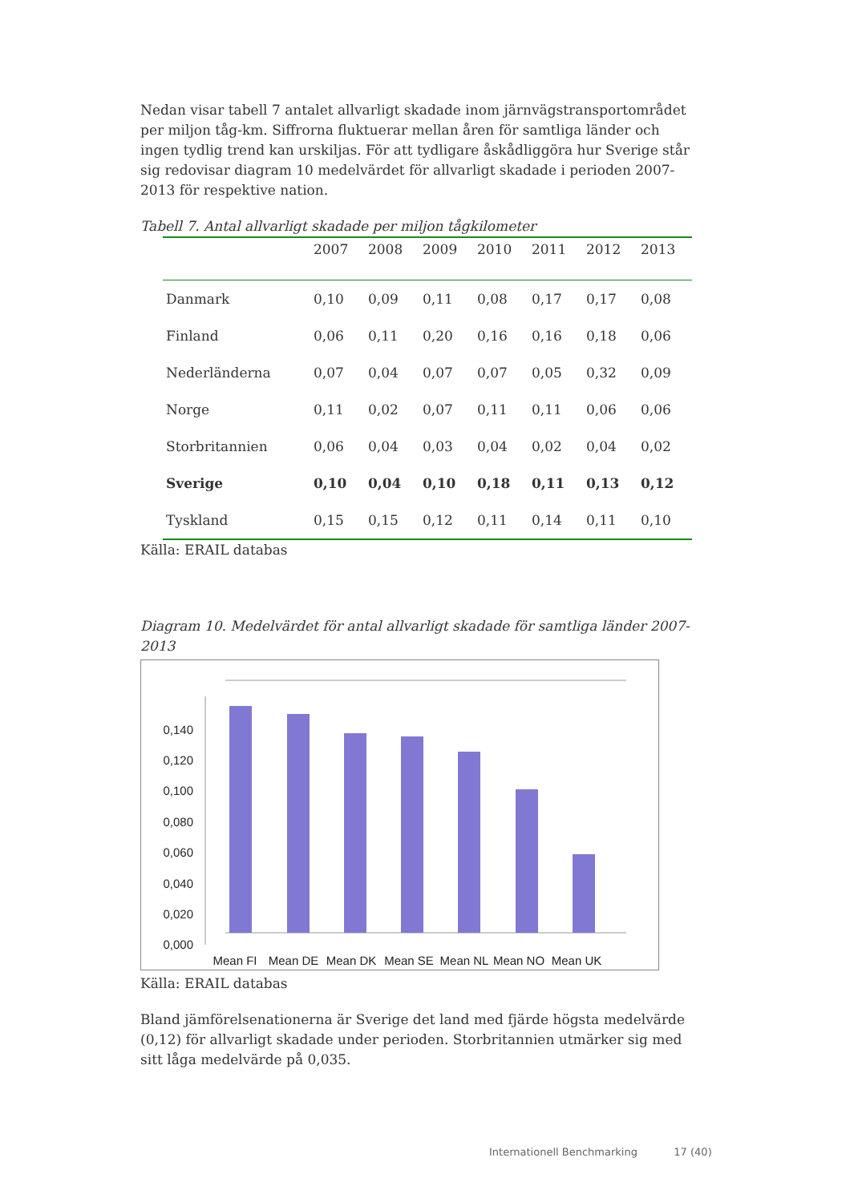Nedan visar tabell 7 antalet allvarligt skadade inom järnvägstransportområdet per miljon tåg-km. Siffrorna fluktuerar mellan åren för samtliga länder och ingen tydlig trend kan urskiljas. För att tydligare åskådliggöra hur Sverige står sig redovisar diagram 10 medelvärdet för allvarligt skadade i perioden 2007-2013 för respektive nation.
Tabell 7. Antal allvarligt skadade per miljon tågkilometer
| | 2007 | 2008 | 2009 | 2010 | 2011 | 2012 | 2013 |
| --- | --- | --- | --- | --- | --- | --- | --- |
| Danmark | 0,10 | 0,09 | 0,11 | 0,08 | 0,17 | 0,17 | 0,08 |
| Finland | 0,06 | 0,11 | 0,20 | 0,16 | 0,16 | 0,18 | 0,06 |
| Nederländerna | 0,07 | 0,04 | 0,07 | 0,07 | 0,05 | 0,32 | 0,09 |
| Norge | 0,11 | 0,02 | 0,07 | 0,11 | 0,11 | 0,06 | 0,06 |
| Storbritannien | 0,06 | 0,04 | 0,03 | 0,04 | 0,02 | 0,04 | 0,02 |
| Sverige | 0,10 | 0,04 | 0,10 | 0,18 | 0,11 | 0,13 | 0,12 |
| Tyskland | 0,15 | 0,15 | 0,12 | 0,11 | 0,14 | 0,11 | 0,10 |
Källa: ERAIL databas
Diagram 10. Medelvärdet för antal allvarligt skadade för samtliga länder 2007-2013
0,000
0,020
0,040
0,060
0,080
0,100
0,120
0,140
Mean FI
Mean DE
Mean DK
Mean SE
Mean NL
Mean NO
Mean UK
Källa: ERAIL databas
Bland jämförelsenationerna är Sverige det land med fjärde högsta medelvärde (0,12) för allvarligt skadade under perioden. Storbritannien utmärker sig med sitt låga medelvärde på 0,035.
Internationell Benchmarking 17 (40)